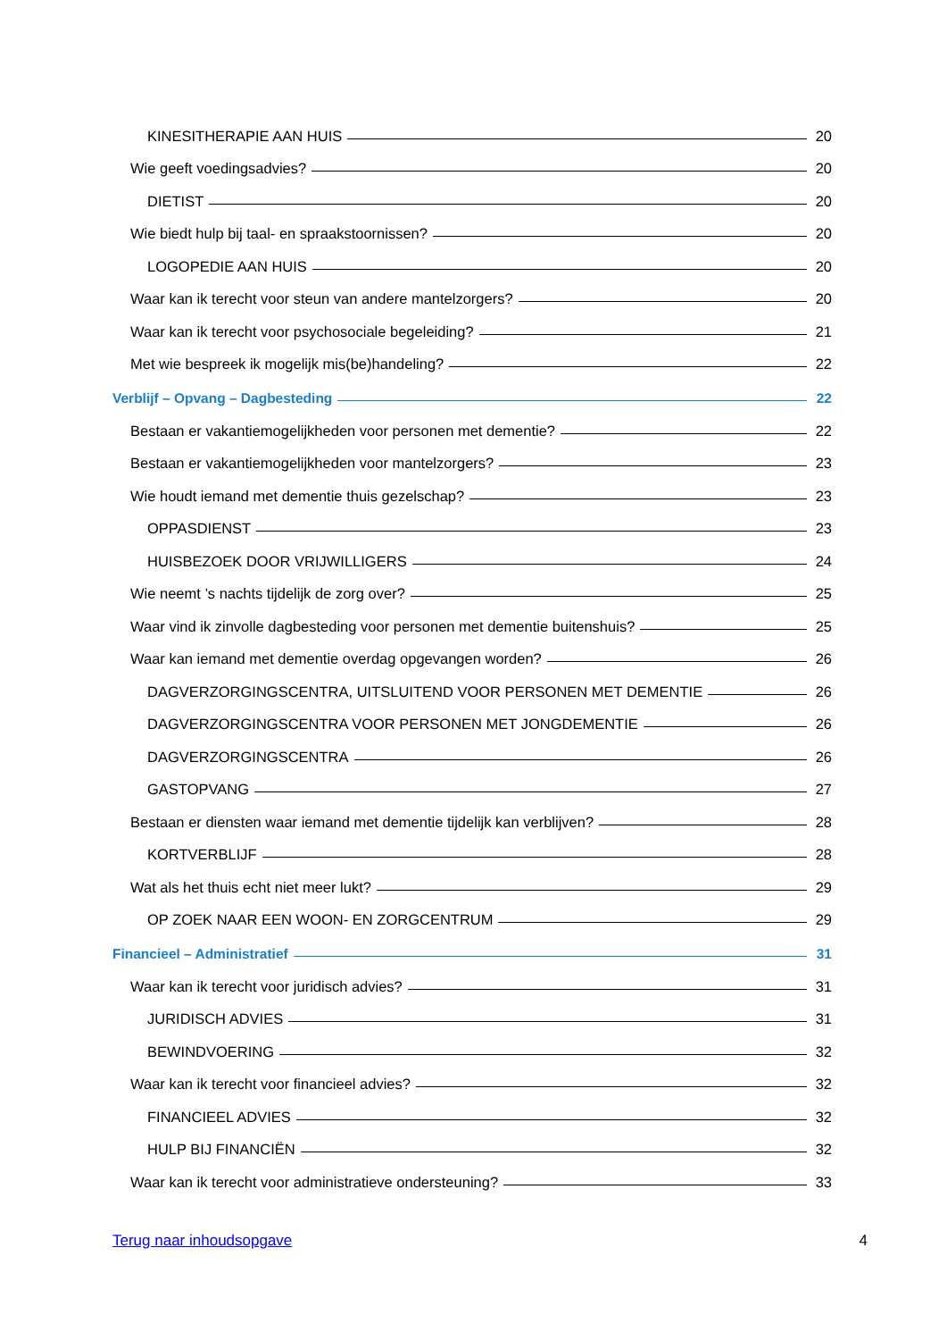KINESITHERAPIE AAN HUIS 20
Wie geeft voedingsadvies? 20
DIETIST 20
Wie biedt hulp bij taal- en spraakstoornissen? 20
LOGOPEDIE AAN HUIS 20
Waar kan ik terecht voor steun van andere mantelzorgers? 20
Waar kan ik terecht voor psychosociale begeleiding? 21
Met wie bespreek ik mogelijk mis(be)handeling? 22
Verblijf – Opvang – Dagbesteding 22
Bestaan er vakantiemogelijkheden voor personen met dementie? 22
Bestaan er vakantiemogelijkheden voor mantelzorgers? 23
Wie houdt iemand met dementie thuis gezelschap? 23
OPPASDIENST 23
HUISBEZOEK DOOR VRIJWILLIGERS 24
Wie neemt ’s nachts tijdelijk de zorg over? 25
Waar vind ik zinvolle dagbesteding voor personen met dementie buitenshuis? 25
Waar kan iemand met dementie overdag opgevangen worden? 26
DAGVERZORGINGSCENTRA, UITSLUITEND VOOR PERSONEN MET DEMENTIE 26
DAGVERZORGINGSCENTRA VOOR PERSONEN MET JONGDEMENTIE 26
DAGVERZORGINGSCENTRA 26
GASTOPVANG 27
Bestaan er diensten waar iemand met dementie tijdelijk kan verblijven? 28
KORTVERBLIJF 28
Wat als het thuis echt niet meer lukt? 29
OP ZOEK NAAR EEN WOON- EN ZORGCENTRUM 29
Financieel – Administratief 31
Waar kan ik terecht voor juridisch advies? 31
JURIDISCH ADVIES 31
BEWINDVOERING 32
Waar kan ik terecht voor financieel advies? 32
FINANCIEEL ADVIES 32
HULP BIJ FINANCIËN 32
Waar kan ik terecht voor administratieve ondersteuning? 33
Terug naar inhoudsopgave 4